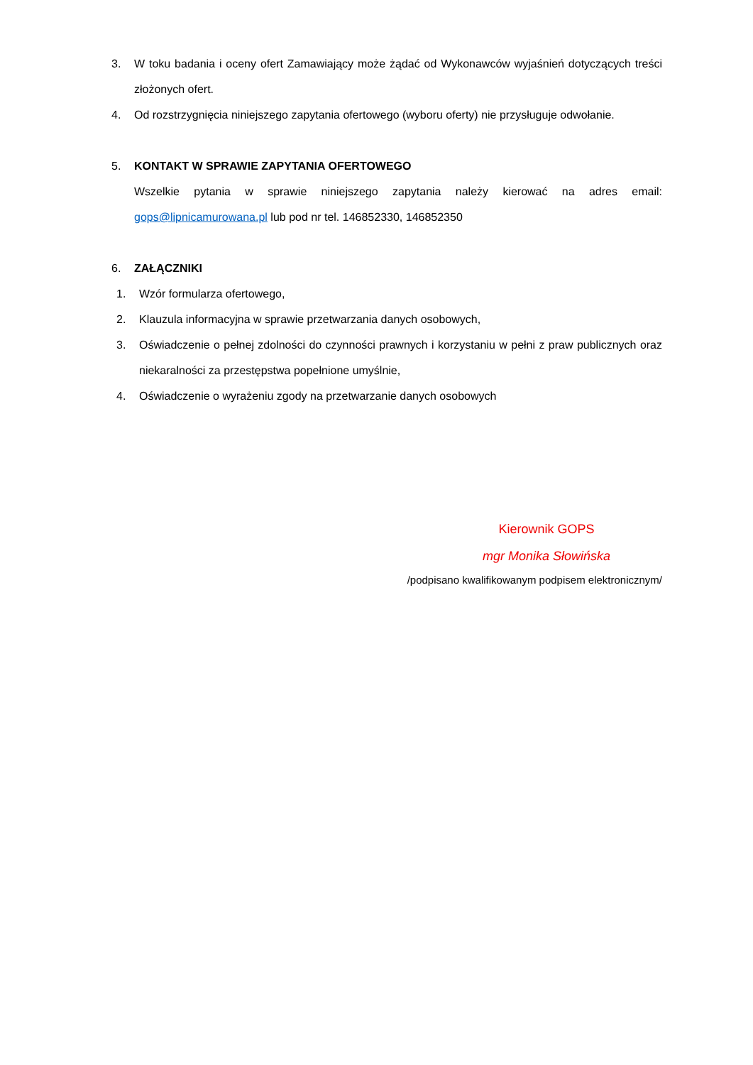3. W toku badania i oceny ofert Zamawiający może żądać od Wykonawców wyjaśnień dotyczących treści złożonych ofert.
4. Od rozstrzygnięcia niniejszego zapytania ofertowego (wyboru oferty) nie przysługuje odwołanie.
5. KONTAKT W SPRAWIE ZAPYTANIA OFERTOWEGO
Wszelkie pytania w sprawie niniejszego zapytania należy kierować na adres email: gops@lipnicamurowana.pl lub pod nr tel. 146852330, 146852350
6. ZAŁĄCZNIKI
1. Wzór formularza ofertowego,
2. Klauzula informacyjna w sprawie przetwarzania danych osobowych,
3. Oświadczenie o pełnej zdolności do czynności prawnych i korzystaniu w pełni z praw publicznych oraz niekaralności za przestępstwa popełnione umyślnie,
4. Oświadczenie o wyrażeniu zgody na przetwarzanie danych osobowych
Kierownik GOPS
mgr Monika Słowińska
/podpisano kwalifikowanym podpisem elektronicznym/